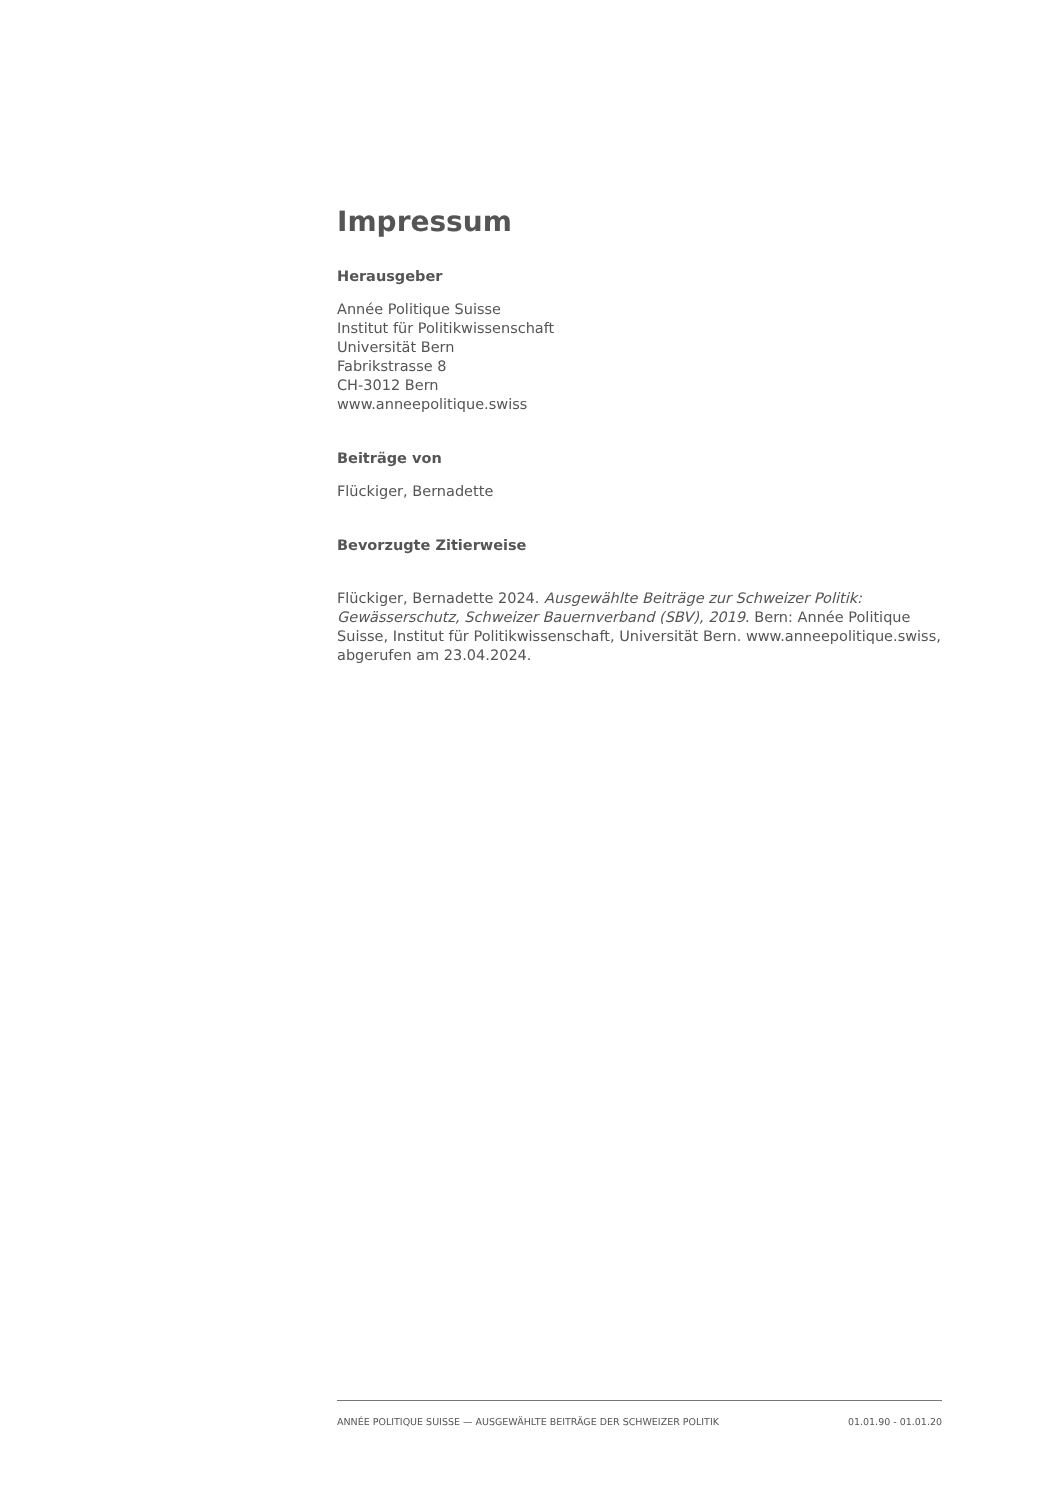Impressum
Herausgeber
Année Politique Suisse
Institut für Politikwissenschaft
Universität Bern
Fabrikstrasse 8
CH-3012 Bern
www.anneepolitique.swiss
Beiträge von
Flückiger, Bernadette
Bevorzugte Zitierweise
Flückiger, Bernadette 2024. Ausgewählte Beiträge zur Schweizer Politik: Gewässerschutz, Schweizer Bauernverband (SBV), 2019. Bern: Année Politique Suisse, Institut für Politikwissenschaft, Universität Bern. www.anneepolitique.swiss, abgerufen am 23.04.2024.
ANNÉE POLITIQUE SUISSE — AUSGEWÄHLTE BEITRÄGE DER SCHWEIZER POLITIK 01.01.90 - 01.01.20